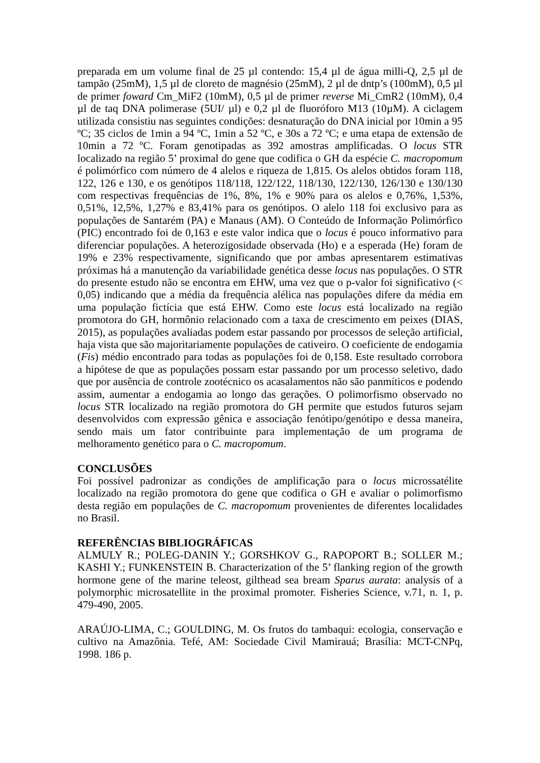preparada em um volume final de 25 µl contendo: 15,4 µl de água milli-Q, 2,5 µl de tampão (25mM), 1,5 µl de cloreto de magnésio (25mM), 2 µl de dntp’s (100mM), 0,5 µl de primer foward Cm_MiF2 (10mM), 0,5 µl de primer reverse Mi_CmR2 (10mM), 0,4 µl de taq DNA polimerase (5UI/ µl) e 0,2 µl de fluoróforo M13 (10µM). A ciclagem utilizada consistiu nas seguintes condições: desnaturação do DNA inicial por 10min a 95 ºC; 35 ciclos de 1min a 94 ºC, 1min a 52 ºC, e 30s a 72 ºC; e uma etapa de extensão de 10min a 72 ºC. Foram genotipadas as 392 amostras amplificadas. O locus STR localizado na região 5’ proximal do gene que codifica o GH da espécie C. macropomum é polimórfico com número de 4 alelos e riqueza de 1,815. Os alelos obtidos foram 118, 122, 126 e 130, e os genótipos 118/118, 122/122, 118/130, 122/130, 126/130 e 130/130 com respectivas frequências de 1%, 8%, 1% e 90% para os alelos e 0,76%, 1,53%, 0,51%, 12,5%, 1,27% e 83,41% para os genótipos. O alelo 118 foi exclusivo para as populações de Santarém (PA) e Manaus (AM). O Conteúdo de Informação Polimórfico (PIC) encontrado foi de 0,163 e este valor indica que o locus é pouco informativo para diferenciar populações. A heterozigosidade observada (Ho) e a esperada (He) foram de 19% e 23% respectivamente, significando que por ambas apresentarem estimativas próximas há a manutenção da variabilidade genética desse locus nas populações. O STR do presente estudo não se encontra em EHW, uma vez que o p-valor foi significativo (< 0,05) indicando que a média da frequência alélica nas populações difere da média em uma população fictícia que está EHW. Como este locus está localizado na região promotora do GH, hormônio relacionado com a taxa de crescimento em peixes (DIAS, 2015), as populações avaliadas podem estar passando por processos de seleção artificial, haja vista que são majoritariamente populações de cativeiro. O coeficiente de endogamia (Fis) médio encontrado para todas as populações foi de 0,158. Este resultado corrobora a hipótese de que as populações possam estar passando por um processo seletivo, dado que por ausência de controle zootécnico os acasalamentos não são panmíticos e podendo assim, aumentar a endogamia ao longo das gerações. O polimorfismo observado no locus STR localizado na região promotora do GH permite que estudos futuros sejam desenvolvidos com expressão gênica e associação fenótipo/genótipo e dessa maneira, sendo mais um fator contribuinte para implementação de um programa de melhoramento genético para o C. macropomum.
CONCLUSÕES
Foi possível padronizar as condições de amplificação para o locus microssatélite localizado na região promotora do gene que codifica o GH e avaliar o polimorfismo desta região em populações de C. macropomum provenientes de diferentes localidades no Brasil.
REFERÊNCIAS BIBLIOGRÁFICAS
ALMULY R.; POLEG-DANIN Y.; GORSHKOV G., RAPOPORT B.; SOLLER M.; KASHI Y.; FUNKENSTEIN B. Characterization of the 5’ flanking region of the growth hormone gene of the marine teleost, gilthead sea bream Sparus aurata: analysis of a polymorphic microsatellite in the proximal promoter. Fisheries Science, v.71, n. 1, p. 479-490, 2005.
ARAÚJO-LIMA, C.; GOULDING, M. Os frutos do tambaqui: ecologia, conservação e cultivo na Amazônia. Tefé, AM: Sociedade Civil Mamirauá; Brasília: MCT-CNPq, 1998. 186 p.